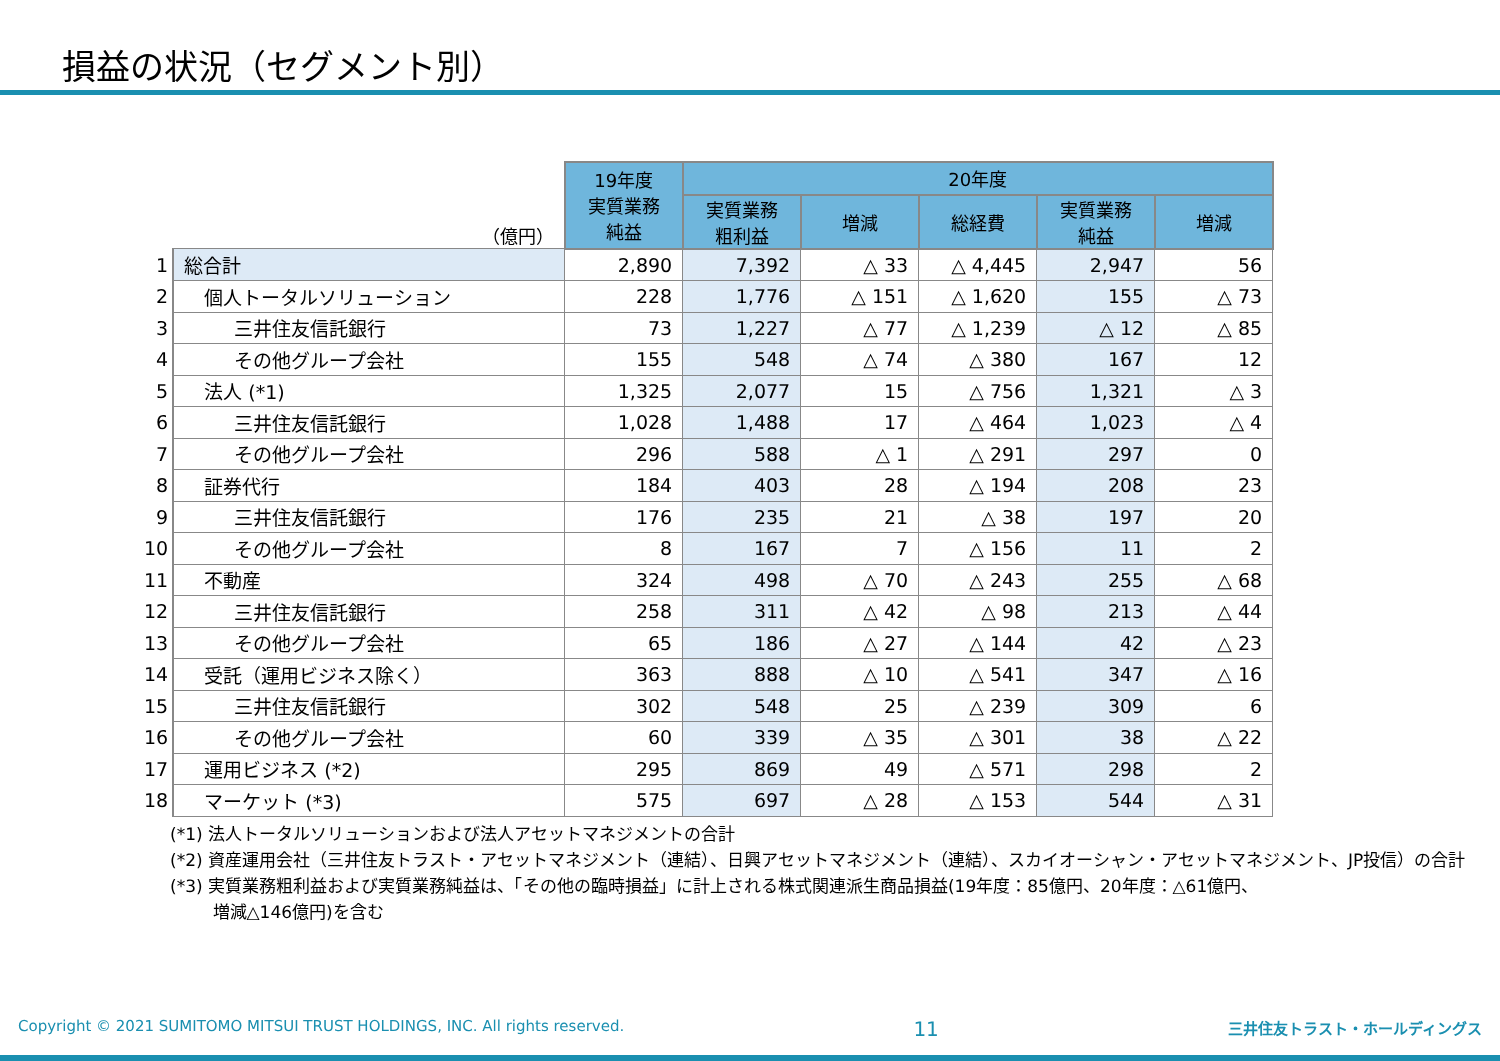損益の状況（セグメント別）
| （億円） | | 19年度 実質業務 純益 | 20年度 | | | | |
| --- | --- | --- | --- | --- | --- | --- | --- |
| | | | 実質業務 粗利益 | 増減 | 総経費 | 実質業務 純益 | 増減 |
| 1 | 総合計 | 2,890 | 7,392 | △ 33 | △ 4,445 | 2,947 | 56 |
| 2 | 個人トータルソリューション | 228 | 1,776 | △ 151 | △ 1,620 | 155 | △ 73 |
| 3 | 三井住友信託銀行 | 73 | 1,227 | △ 77 | △ 1,239 | △ 12 | △ 85 |
| 4 | その他グループ会社 | 155 | 548 | △ 74 | △ 380 | 167 | 12 |
| 5 | 法人 (*1) | 1,325 | 2,077 | 15 | △ 756 | 1,321 | △ 3 |
| 6 | 三井住友信託銀行 | 1,028 | 1,488 | 17 | △ 464 | 1,023 | △ 4 |
| 7 | その他グループ会社 | 296 | 588 | △ 1 | △ 291 | 297 | 0 |
| 8 | 証券代行 | 184 | 403 | 28 | △ 194 | 208 | 23 |
| 9 | 三井住友信託銀行 | 176 | 235 | 21 | △ 38 | 197 | 20 |
| 10 | その他グループ会社 | 8 | 167 | 7 | △ 156 | 11 | 2 |
| 11 | 不動産 | 324 | 498 | △ 70 | △ 243 | 255 | △ 68 |
| 12 | 三井住友信託銀行 | 258 | 311 | △ 42 | △ 98 | 213 | △ 44 |
| 13 | その他グループ会社 | 65 | 186 | △ 27 | △ 144 | 42 | △ 23 |
| 14 | 受託（運用ビジネス除く） | 363 | 888 | △ 10 | △ 541 | 347 | △ 16 |
| 15 | 三井住友信託銀行 | 302 | 548 | 25 | △ 239 | 309 | 6 |
| 16 | その他グループ会社 | 60 | 339 | △ 35 | △ 301 | 38 | △ 22 |
| 17 | 運用ビジネス (*2) | 295 | 869 | 49 | △ 571 | 298 | 2 |
| 18 | マーケット (*3) | 575 | 697 | △ 28 | △ 153 | 544 | △ 31 |
(*1) 法人トータルソリューションおよび法人アセットマネジメントの合計
(*2) 資産運用会社（三井住友トラスト・アセットマネジメント（連結）、日興アセットマネジメント（連結）、スカイオーシャン・アセットマネジメント、JP投信）の合計
(*3) 実質業務粗利益および実質業務純益は、「その他の臨時損益」に計上される株式関連派生商品損益(19年度：85億円、20年度：△61億円、
   増減△146億円)を含む
Copyright © 2021 SUMITOMO MITSUI TRUST HOLDINGS, INC. All rights reserved. 11 三井住友トラスト・ホールディングス